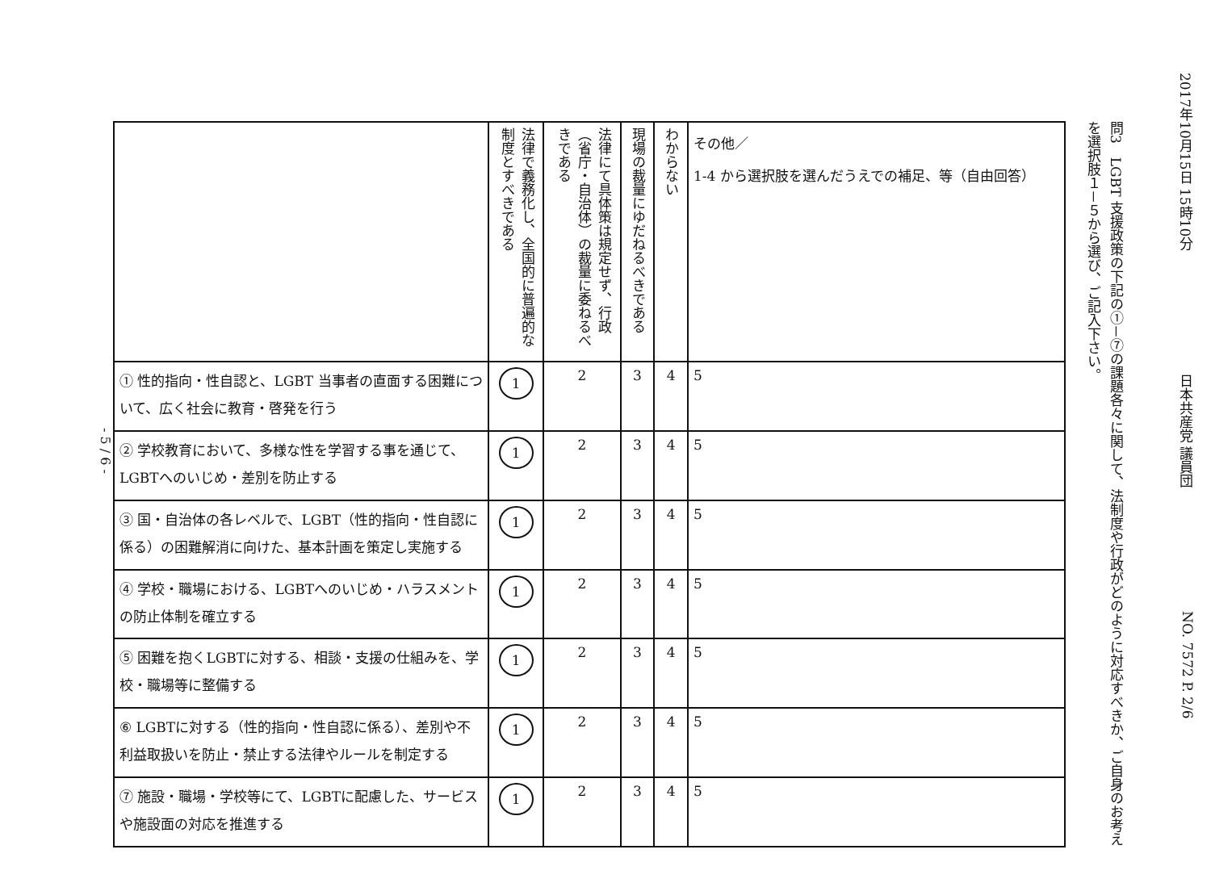- 5 / 6 -
| | 法律で義務化し、全国的に普遍的な制度とすべきである | 法律にて具体策は規定せず、行政（省庁・自治体）の裁量に委ねるべきである | 現場の裁量にゆだねるべきである | わからない | その他／ 1-4 から選択肢を選んだうえでの補足、等（自由回答） |
| --- | --- | --- | --- | --- | --- |
| ① 性的指向・性自認と、LGBT 当事者の直面する困難について、広く社会に教育・啓発を行う | 1 | 2 | 3 | 4 | 5 |
| ② 学校教育において、多様な性を学習する事を通じて、LGBTへのいじめ・差別を防止する | 1 | 2 | 3 | 4 | 5 |
| ③ 国・自治体の各レベルで、LGBT（性的指向・性自認に係る）の困難解消に向けた、基本計画を策定し実施する | 1 | 2 | 3 | 4 | 5 |
| ④ 学校・職場における、LGBTへのいじめ・ハラスメントの防止体制を確立する | 1 | 2 | 3 | 4 | 5 |
| ⑤ 困難を抱くLGBTに対する、相談・支援の仕組みを、学校・職場等に整備する | 1 | 2 | 3 | 4 | 5 |
| ⑥ LGBTに対する（性的指向・性自認に係る）、差別や不利益取扱いを防止・禁止する法律やルールを制定する | 1 | 2 | 3 | 4 | 5 |
| ⑦ 施設・職場・学校等にて、LGBTに配慮した、サービスや施設面の対応を推進する | 1 | 2 | 3 | 4 | 5 |
問3　LGBT 支援政策の下記の①－⑦の課題各々に関して、法制度や行政がどのように対応すべきか、ご自身のお考えを選択肢１－５から選び、ご記入下さい。
2017年10月15日 15時10分 日本共産党 議員団 NO. 7572 P. 2/6